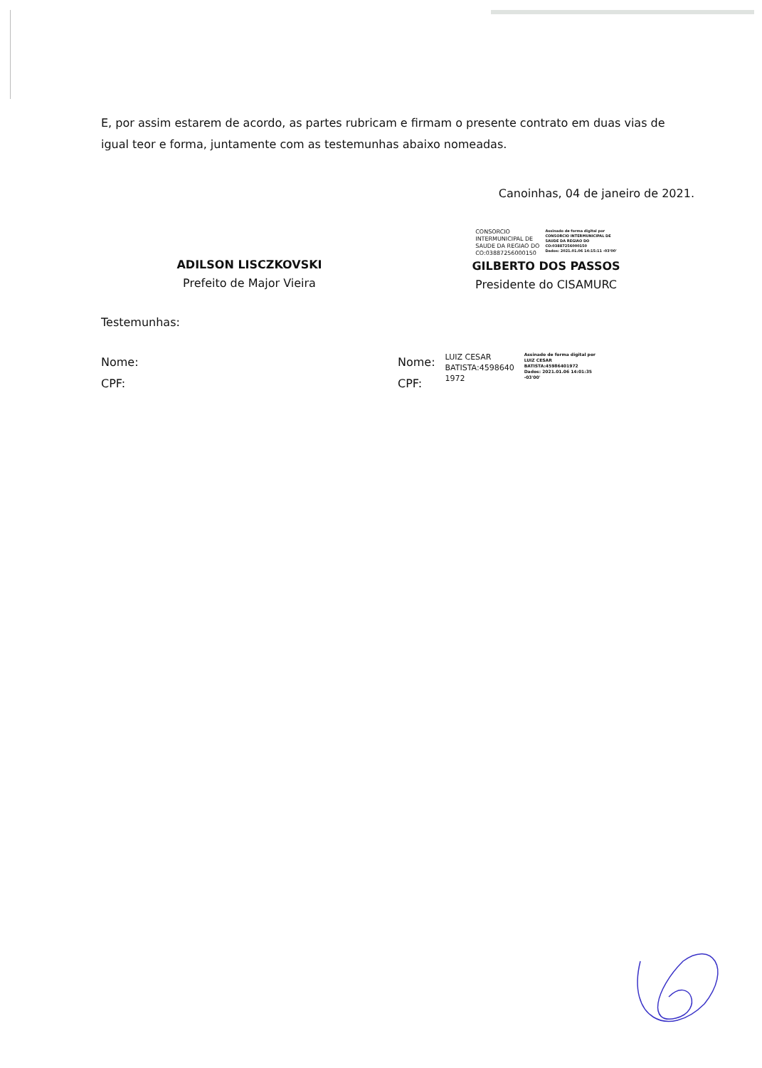E, por assim estarem de acordo, as partes rubricam e firmam o presente contrato em duas vias de igual teor e forma, juntamente com as testemunhas abaixo nomeadas.
Canoinhas, 04 de janeiro de 2021.
ADILSON LISCZKOVSKI
Prefeito de Major Vieira
CONSORCIO
INTERMUNICIPAL DE
SAUDE DA REGIAO DO
CO:03887256000150
Assinado de forma digital por
CONSORCIO INTERMUNICIPAL DE
SAUDE DA REGIAO DO
CO:03887256000150
Dados: 2021.01.06 14:15:11 -03'00'
GILBERTO DOS PASSOS
Presidente do CISAMURC
Testemunhas:
Nome:
CPF:
Nome:
CPF:
LUIZ CESAR
BATISTA:4598640
1972
Assinado de forma digital por
LUIZ CESAR
BATISTA:45986401972
Dados: 2021.01.06 14:01:35
-03'00'